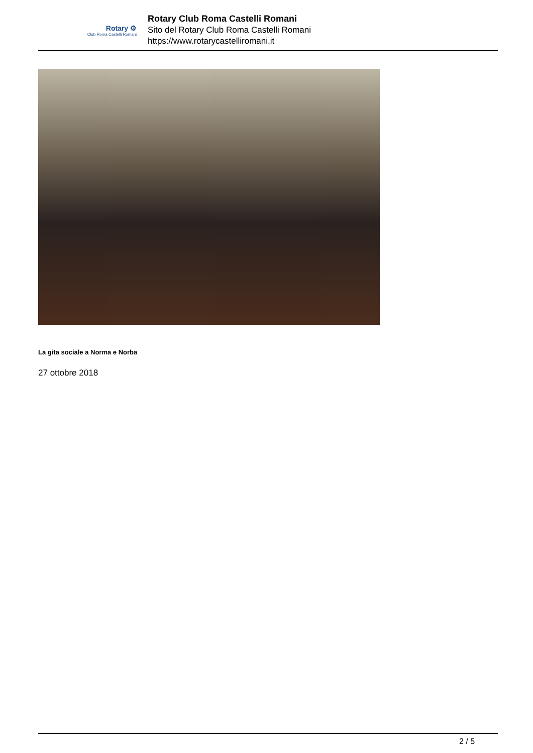Rotary ⚙
Club Roma Castelli Romani
Rotary Club Roma Castelli Romani
Sito del Rotary Club Roma Castelli Romani
https://www.rotarycastelliromani.it
La gita sociale a Norma e Norba
27 ottobre 2018
2 / 5